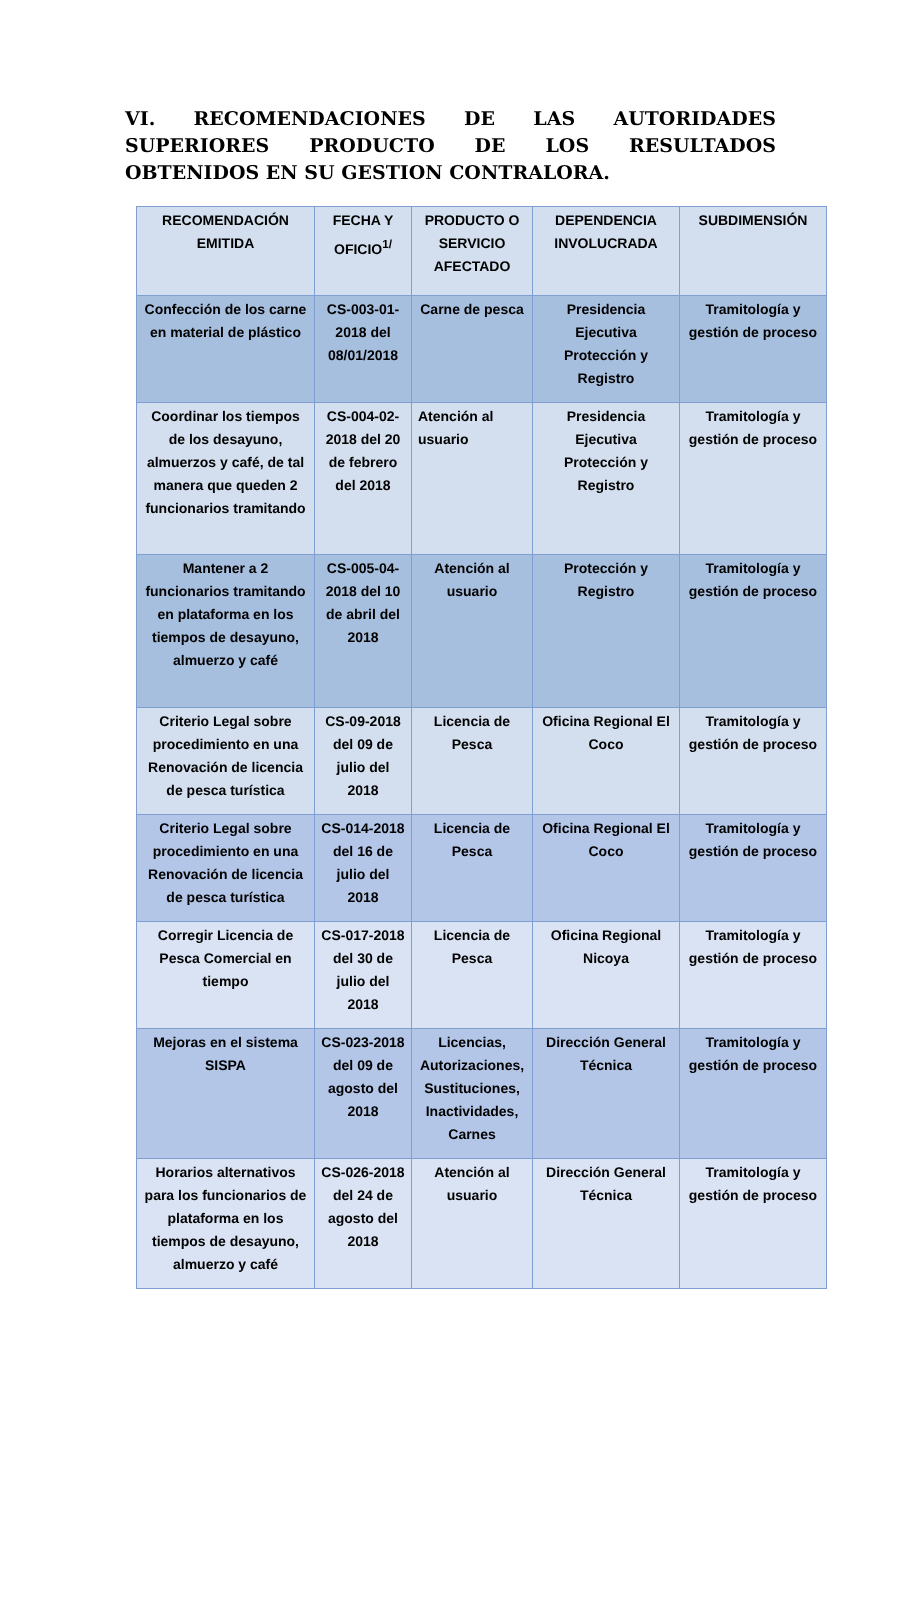VI. RECOMENDACIONES DE LAS AUTORIDADES SUPERIORES PRODUCTO DE LOS RESULTADOS OBTENIDOS EN SU GESTION CONTRALORA.
| RECOMENDACIÓN EMITIDA | FECHA Y OFICIO<sup>1/</sup> | PRODUCTO O SERVICIO AFECTADO | DEPENDENCIA INVOLUCRADA | SUBDIMENSIÓN |
| --- | --- | --- | --- | --- |
| Confección de los carne en material de plástico | CS-003-01-2018 del 08/01/2018 | Carne de pesca | Presidencia Ejecutiva Protección y Registro | Tramitología y gestión de proceso |
| Coordinar los tiempos de los desayuno, almuerzos y café, de tal manera que queden 2 funcionarios tramitando | CS-004-02-2018 del 20 de febrero del 2018 | Atención al usuario | Presidencia Ejecutiva Protección y Registro | Tramitología y gestión de proceso |
| Mantener a 2 funcionarios tramitando en plataforma en los tiempos de desayuno, almuerzo y café | CS-005-04-2018 del 10 de abril del 2018 | Atención al usuario | Protección y Registro | Tramitología y gestión de proceso |
| Criterio Legal sobre procedimiento en una Renovación de licencia de pesca turística | CS-09-2018 del 09 de julio del 2018 | Licencia de Pesca | Oficina Regional El Coco | Tramitología y gestión de proceso |
| Criterio Legal sobre procedimiento en una Renovación de licencia de pesca turística | CS-014-2018 del 16 de julio del 2018 | Licencia de Pesca | Oficina Regional El Coco | Tramitología y gestión de proceso |
| Corregir Licencia de Pesca Comercial en tiempo | CS-017-2018 del 30 de julio del 2018 | Licencia de Pesca | Oficina Regional Nicoya | Tramitología y gestión de proceso |
| Mejoras en el sistema SISPA | CS-023-2018 del 09 de agosto del 2018 | Licencias, Autorizaciones, Sustituciones, Inactividades, Carnes | Dirección General Técnica | Tramitología y gestión de proceso |
| Horarios alternativos para los funcionarios de plataforma en los tiempos de desayuno, almuerzo y café | CS-026-2018 del 24 de agosto del 2018 | Atención al usuario | Dirección General Técnica | Tramitología y gestión de proceso |